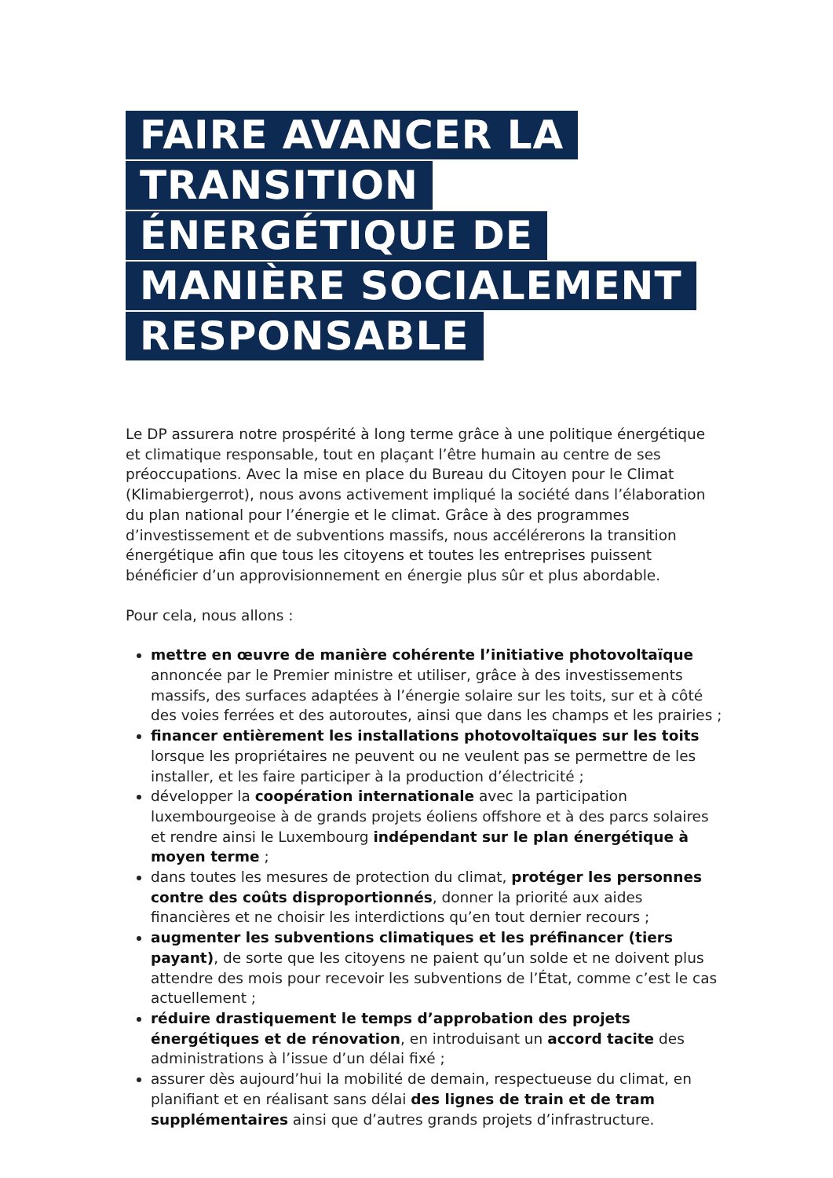FAIRE AVANCER LA TRANSITION ÉNERGÉTIQUE DE MANIÈRE SOCIALEMENT RESPONSABLE
Le DP assurera notre prospérité à long terme grâce à une politique énergétique et climatique responsable, tout en plaçant l’être humain au centre de ses préoccupations. Avec la mise en place du Bureau du Citoyen pour le Climat (Klimabiergerrot), nous avons activement impliqué la société dans l’élaboration du plan national pour l’énergie et le climat. Grâce à des programmes d’investissement et de subventions massifs, nous accélérerons la transition énergétique afin que tous les citoyens et toutes les entreprises puissent bénéficier d’un approvisionnement en énergie plus sûr et plus abordable.
Pour cela, nous allons :
mettre en œuvre de manière cohérente l’initiative photovoltaïque annoncée par le Premier ministre et utiliser, grâce à des investissements massifs, des surfaces adaptées à l’énergie solaire sur les toits, sur et à côté des voies ferrées et des autoroutes, ainsi que dans les champs et les prairies ;
financer entièrement les installations photovoltaïques sur les toits lorsque les propriétaires ne peuvent ou ne veulent pas se permettre de les installer, et les faire participer à la production d’électricité ;
développer la coopération internationale avec la participation luxembourgeoise à de grands projets éoliens offshore et à des parcs solaires et rendre ainsi le Luxembourg indépendant sur le plan énergétique à moyen terme ;
dans toutes les mesures de protection du climat, protéger les personnes contre des coûts disproportionnés, donner la priorité aux aides financières et ne choisir les interdictions qu’en tout dernier recours ;
augmenter les subventions climatiques et les préfinancer (tiers payant), de sorte que les citoyens ne paient qu’un solde et ne doivent plus attendre des mois pour recevoir les subventions de l’État, comme c’est le cas actuellement ;
réduire drastiquement le temps d’approbation des projets énergétiques et de rénovation, en introduisant un accord tacite des administrations à l’issue d’un délai fixé ;
assurer dès aujourd’hui la mobilité de demain, respectueuse du climat, en planifiant et en réalisant sans délai des lignes de train et de tram supplémentaires ainsi que d’autres grands projets d’infrastructure.